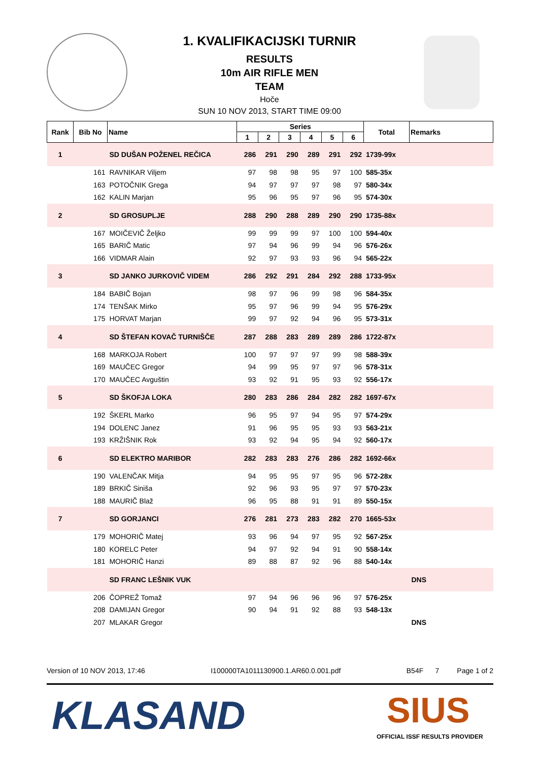1. KVALIFIKACIJSKI TURNIR
RESULTS
10m AIR RIFLE MEN
TEAM
Hoče
SUN 10 NOV 2013, START TIME 09:00
| Rank | Bib No | Name | Series | | | | | | Total | Remarks |
| --- | --- | --- | --- | --- | --- | --- | --- | --- | --- | --- |
| | | | 1 | 2 | 3 | 4 | 5 | 6 | | |
| 1 | | SD DUŠAN POŽENEL REČICA | 286 | 291 | 290 | 289 | 291 | 292 | 1739-99x | |
| | 161 | RAVNIKAR Viljem | 97 | 98 | 98 | 95 | 97 | 100 | 585-35x | |
| | 163 | POTOČNIK Grega | 94 | 97 | 97 | 97 | 98 | 97 | 580-34x | |
| | 162 | KALIN Marjan | 95 | 96 | 95 | 97 | 96 | 95 | 574-30x | |
| 2 | | SD GROSUPLJE | 288 | 290 | 288 | 289 | 290 | 290 | 1735-88x | |
| | 167 | MOIČEVIČ Željko | 99 | 99 | 99 | 97 | 100 | 100 | 594-40x | |
| | 165 | BARIČ Matic | 97 | 94 | 96 | 99 | 94 | 96 | 576-26x | |
| | 166 | VIDMAR Alain | 92 | 97 | 93 | 93 | 96 | 94 | 565-22x | |
| 3 | | SD JANKO JURKOVIČ VIDEM | 286 | 292 | 291 | 284 | 292 | 288 | 1733-95x | |
| | 184 | BABIČ Bojan | 98 | 97 | 96 | 99 | 98 | 96 | 584-35x | |
| | 174 | TENŠAK Mirko | 95 | 97 | 96 | 99 | 94 | 95 | 576-29x | |
| | 175 | HORVAT Marjan | 99 | 97 | 92 | 94 | 96 | 95 | 573-31x | |
| 4 | | SD ŠTEFAN KOVAČ TURNIŠČE | 287 | 288 | 283 | 289 | 289 | 286 | 1722-87x | |
| | 168 | MARKOJA Robert | 100 | 97 | 97 | 97 | 99 | 98 | 588-39x | |
| | 169 | MAUČEC Gregor | 94 | 99 | 95 | 97 | 97 | 96 | 578-31x | |
| | 170 | MAUČEC Avguštin | 93 | 92 | 91 | 95 | 93 | 92 | 556-17x | |
| 5 | | SD ŠKOFJA LOKA | 280 | 283 | 286 | 284 | 282 | 282 | 1697-67x | |
| | 192 | ŠKERL Marko | 96 | 95 | 97 | 94 | 95 | 97 | 574-29x | |
| | 194 | DOLENC Janez | 91 | 96 | 95 | 95 | 93 | 93 | 563-21x | |
| | 193 | KRŽIŠNIK Rok | 93 | 92 | 94 | 95 | 94 | 92 | 560-17x | |
| 6 | | SD ELEKTRO MARIBOR | 282 | 283 | 283 | 276 | 286 | 282 | 1692-66x | |
| | 190 | VALENČAK Mitja | 94 | 95 | 95 | 97 | 95 | 96 | 572-28x | |
| | 189 | BRKIČ Siniša | 92 | 96 | 93 | 95 | 97 | 97 | 570-23x | |
| | 188 | MAURIČ Blaž | 96 | 95 | 88 | 91 | 91 | 89 | 550-15x | |
| 7 | | SD GORJANCI | 276 | 281 | 273 | 283 | 282 | 270 | 1665-53x | |
| | 179 | MOHORIČ Matej | 93 | 96 | 94 | 97 | 95 | 92 | 567-25x | |
| | 180 | KORELC Peter | 94 | 97 | 92 | 94 | 91 | 90 | 558-14x | |
| | 181 | MOHORIČ Hanzi | 89 | 88 | 87 | 92 | 96 | 88 | 540-14x | |
| | | SD FRANC LEŠNIK VUK | | | | | | | | DNS |
| | 206 | ČOPREŽ Tomaž | 97 | 94 | 96 | 96 | 96 | 97 | 576-25x | |
| | 208 | DAMIJAN Gregor | 90 | 94 | 91 | 92 | 88 | 93 | 548-13x | |
| | 207 | MLAKAR Gregor | | | | | | | | DNS |
Version of 10 NOV 2013, 17:46 I100000TA1011130900.1.AR60.0.001.pdf B54F 7 Page 1 of 2
KLASAND SIUS
OFFICIAL ISSF RESULTS PROVIDER